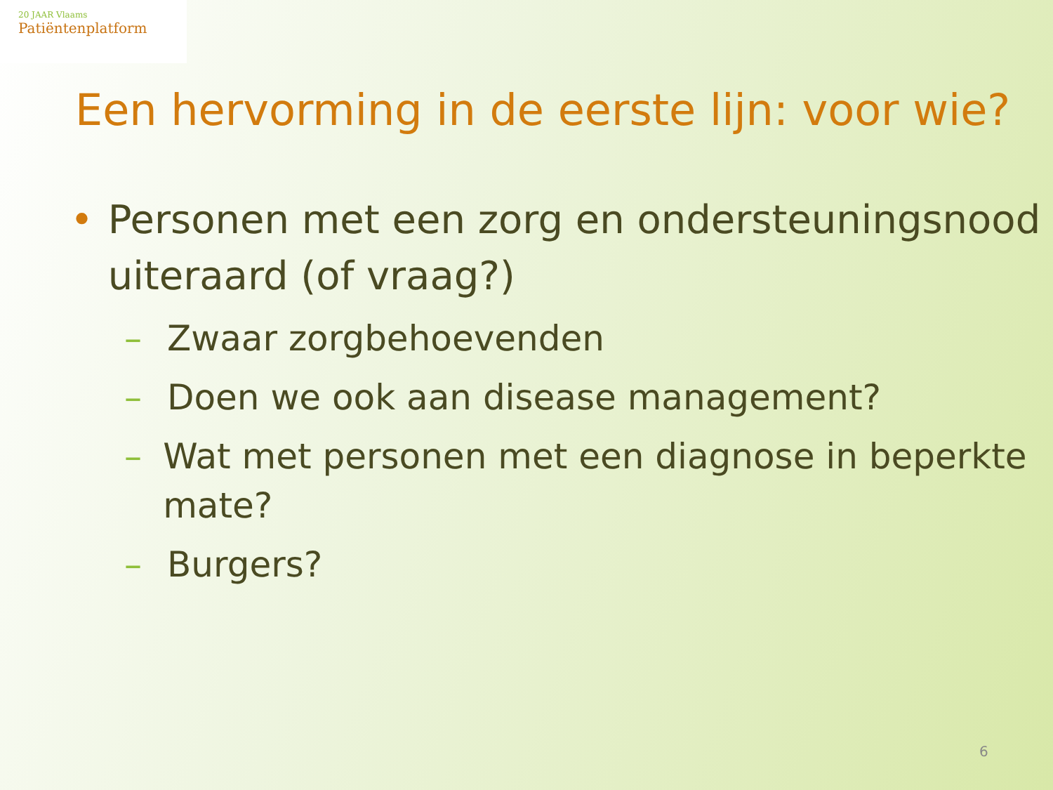20 JAAR Vlaams
Patiëntenplatform
Een hervorming in de eerste lijn: voor wie?
• Personen met een zorg en ondersteuningsnood uiteraard (of vraag?)
– Zwaar zorgbehoevenden
– Doen we ook aan disease management?
– Wat met personen met een diagnose in beperkte mate?
– Burgers?
6